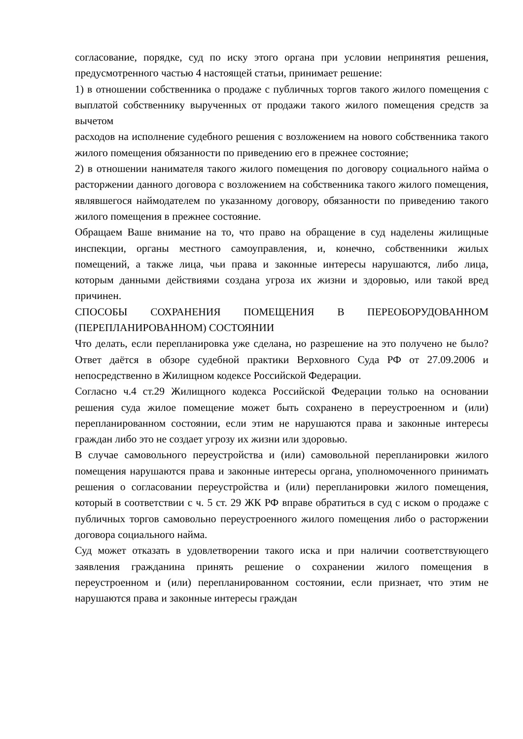согласование, порядке, суд по иску этого органа при условии непринятия решения, предусмотренного частью 4 настоящей статьи, принимает решение:
1) в отношении собственника о продаже с публичных торгов такого жилого помещения с выплатой собственнику вырученных от продажи такого жилого помещения средств за вычетом
расходов на исполнение судебного решения с возложением на нового собственника такого жилого помещения обязанности по приведению его в прежнее состояние;
2) в отношении нанимателя такого жилого помещения по договору социального найма о расторжении данного договора с возложением на собственника такого жилого помещения, являвшегося наймодателем по указанному договору, обязанности по приведению такого жилого помещения в прежнее состояние.
Обращаем Ваше внимание на то, что право на обращение в суд наделены жилищные инспекции, органы местного самоуправления, и, конечно, собственники жилых помещений, а также лица, чьи права и законные интересы нарушаются, либо лица, которым данными действиями создана угроза их жизни и здоровью, или такой вред причинен.
СПОСОБЫ СОХРАНЕНИЯ ПОМЕЩЕНИЯ В ПЕРЕОБОРУДОВАННОМ (ПЕРЕПЛАНИРОВАННОМ) СОСТОЯНИИ
Что делать, если перепланировка уже сделана, но разрешение на это получено не было? Ответ даётся в обзоре судебной практики Верховного Суда РФ от 27.09.2006 и непосредственно в Жилищном кодексе Российской Федерации.
Согласно ч.4 ст.29 Жилищного кодекса Российской Федерации только на основании решения суда жилое помещение может быть сохранено в переустроенном и (или) перепланированном состоянии, если этим не нарушаются права и законные интересы граждан либо это не создает угрозу их жизни или здоровью.
В случае самовольного переустройства и (или) самовольной перепланировки жилого помещения нарушаются права и законные интересы органа, уполномоченного принимать решения о согласовании переустройства и (или) перепланировки жилого помещения, который в соответствии с ч. 5 ст. 29 ЖК РФ вправе обратиться в суд с иском о продаже с публичных торгов самовольно переустроенного жилого помещения либо о расторжении договора социального найма.
Суд может отказать в удовлетворении такого иска и при наличии соответствующего заявления гражданина принять решение о сохранении жилого помещения в переустроенном и (или) перепланированном состоянии, если признает, что этим не нарушаются права и законные интересы граждан